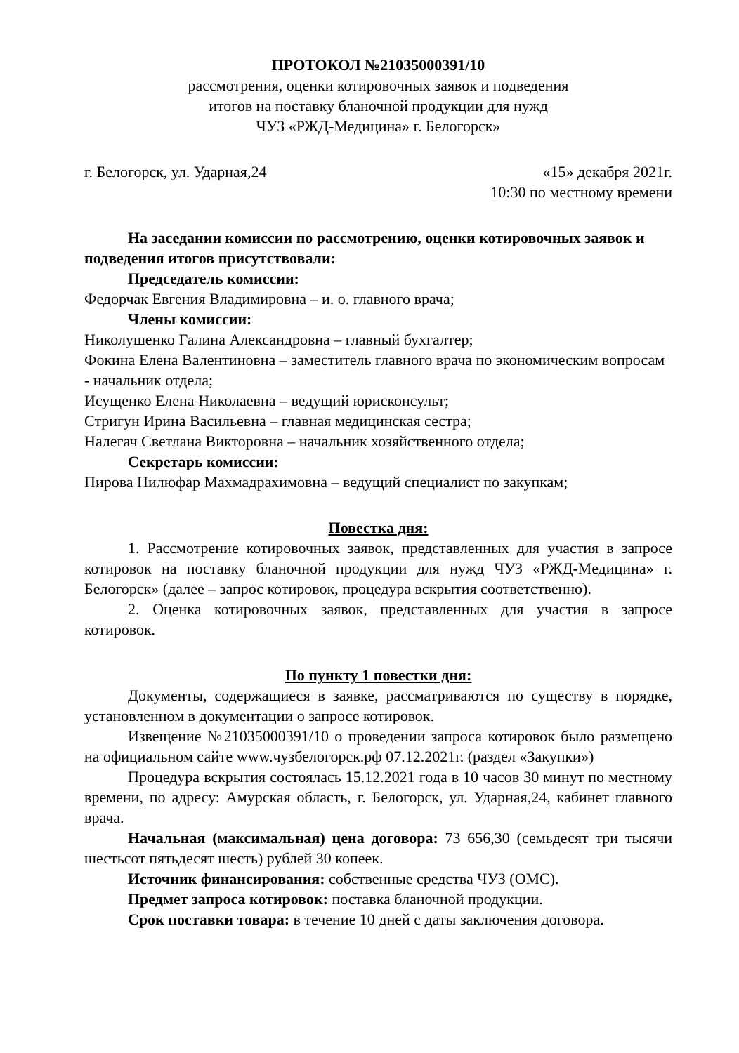ПРОТОКОЛ №21035000391/10
рассмотрения, оценки котировочных заявок и подведения
итогов на поставку бланочной продукции для нужд
ЧУЗ «РЖД-Медицина» г. Белогорск»
г. Белогорск, ул. Ударная,24 «15» декабря 2021г.
10:30 по местному времени
На заседании комиссии по рассмотрению, оценки котировочных заявок и подведения итогов присутствовали:
Председатель комиссии:
Федорчак Евгения Владимировна – и. о. главного врача;
Члены комиссии:
Николушенко Галина Александровна – главный бухгалтер;
Фокина Елена Валентиновна – заместитель главного врача по экономическим вопросам - начальник отдела;
Исущенко Елена Николаевна – ведущий юрисконсульт;
Стригун Ирина Васильевна – главная медицинская сестра;
Налегач Светлана Викторовна – начальник хозяйственного отдела;
Секретарь комиссии:
Пирова Нилюфар Махмадрахимовна – ведущий специалист по закупкам;
Повестка дня:
1. Рассмотрение котировочных заявок, представленных для участия в запросе котировок на поставку бланочной продукции для нужд ЧУЗ «РЖД-Медицина» г. Белогорск» (далее – запрос котировок, процедура вскрытия соответственно).
2. Оценка котировочных заявок, представленных для участия в запросе котировок.
По пункту 1 повестки дня:
Документы, содержащиеся в заявке, рассматриваются по существу в порядке, установленном в документации о запросе котировок.
Извещение №21035000391/10 о проведении запроса котировок было размещено на официальном сайте www.чузбелогорск.рф 07.12.2021г. (раздел «Закупки»)
Процедура вскрытия состоялась 15.12.2021 года в 10 часов 30 минут по местному времени, по адресу: Амурская область, г. Белогорск, ул. Ударная,24, кабинет главного врача.
Начальная (максимальная) цена договора: 73 656,30 (семьдесят три тысячи шестьсот пятьдесят шесть) рублей 30 копеек.
Источник финансирования: собственные средства ЧУЗ (ОМС).
Предмет запроса котировок: поставка бланочной продукции.
Срок поставки товара: в течение 10 дней с даты заключения договора.